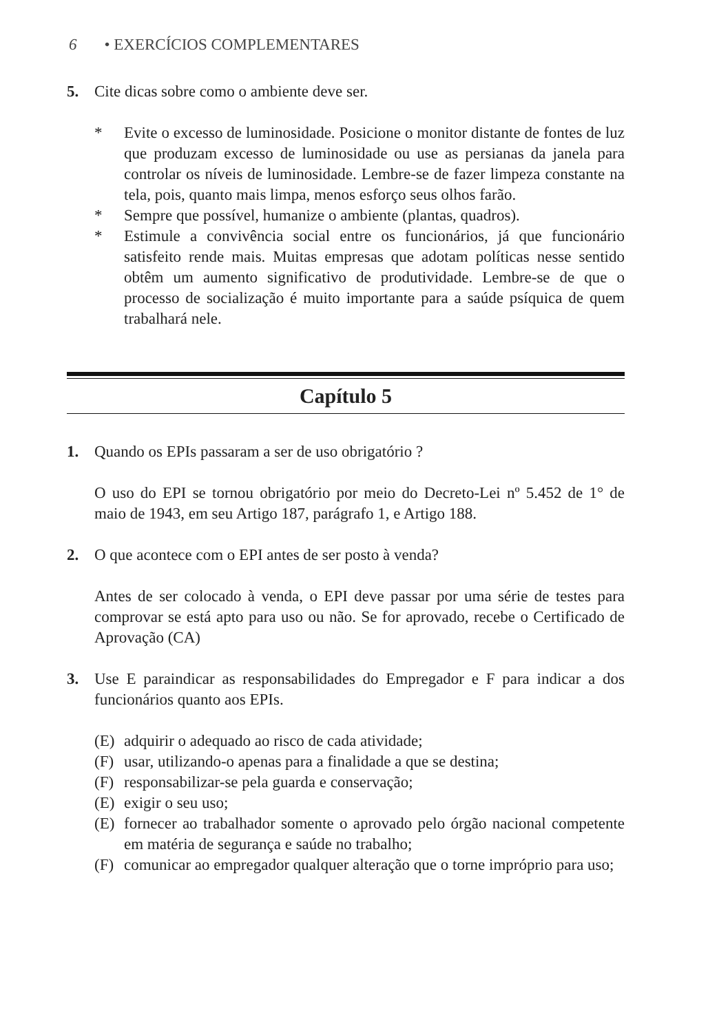6 • EXERCÍCIOS COMPLEMENTARES
5. Cite dicas sobre como o ambiente deve ser.
* Evite o excesso de luminosidade. Posicione o monitor distante de fontes de luz que produzam excesso de luminosidade ou use as persianas da janela para controlar os níveis de luminosidade. Lembre-se de fazer limpeza constante na tela, pois, quanto mais limpa, menos esforço seus olhos farão.
* Sempre que possível, humanize o ambiente (plantas, quadros).
* Estimule a convivência social entre os funcionários, já que funcionário satisfeito rende mais. Muitas empresas que adotam políticas nesse sentido obtêm um aumento significativo de produtividade. Lembre-se de que o processo de socialização é muito importante para a saúde psíquica de quem trabalhará nele.
Capítulo 5
1. Quando os EPIs passaram a ser de uso obrigatório ?
O uso do EPI se tornou obrigatório por meio do Decreto-Lei nº 5.452 de 1° de maio de 1943, em seu Artigo 187, parágrafo 1, e Artigo 188.
2. O que acontece com o EPI antes de ser posto à venda?
Antes de ser colocado à venda, o EPI deve passar por uma série de testes para comprovar se está apto para uso ou não. Se for aprovado, recebe o Certificado de Aprovação (CA)
3. Use E paraindicar as responsabilidades do Empregador e F para indicar a dos funcionários quanto aos EPIs.
(E) adquirir o adequado ao risco de cada atividade;
(F) usar, utilizando-o apenas para a finalidade a que se destina;
(F) responsabilizar-se pela guarda e conservação;
(E) exigir o seu uso;
(E) fornecer ao trabalhador somente o aprovado pelo órgão nacional competente em matéria de segurança e saúde no trabalho;
(F) comunicar ao empregador qualquer alteração que o torne impróprio para uso;